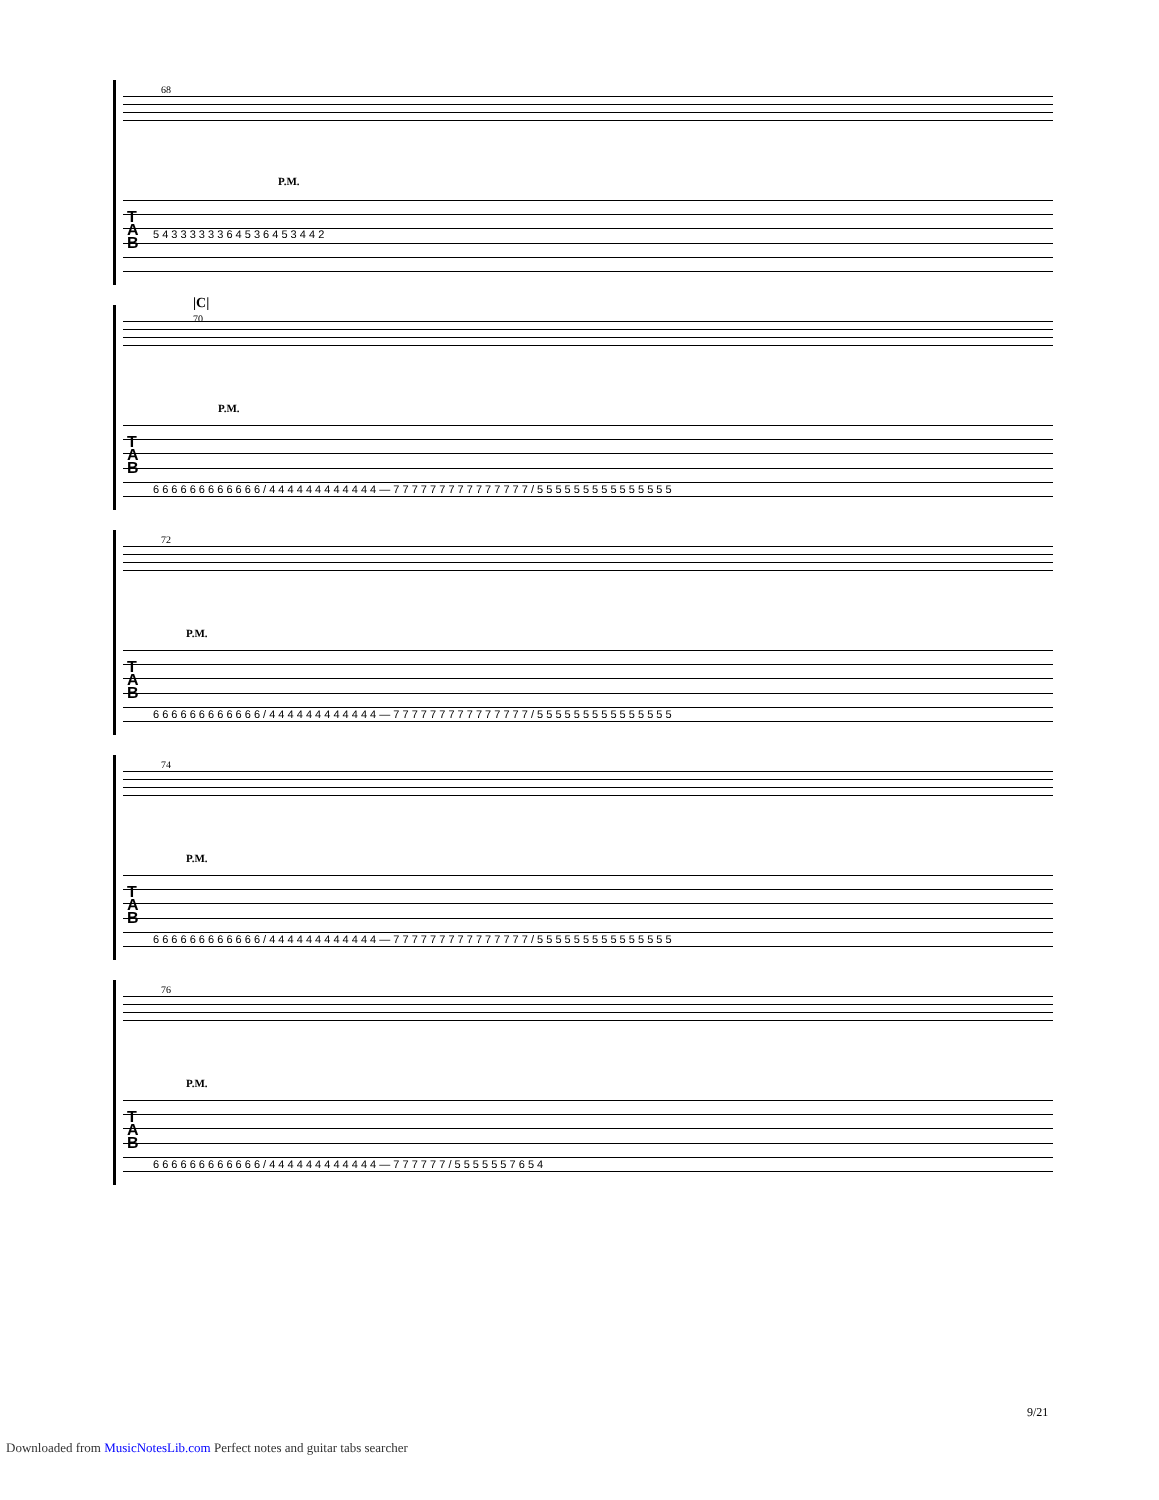68
P.M.
T
A
B
5 4 3 3 3 3 3 3 6 4 5 3 6 4 5 3 4 4 2
|C|
70
P.M.
T
A
B 6 6 6 6 6 6 6 6 6 6 6 6 / 4 4 4 4 4 4 4 4 4 4 4 4 — 7 7 7 7 7 7 7 7 7 7 7 7 7 7 7 / 5 5 5 5 5 5 5 5 5 5 5 5 5 5 5
72
P.M.
T
A
B 6 6 6 6 6 6 6 6 6 6 6 6 / 4 4 4 4 4 4 4 4 4 4 4 4 — 7 7 7 7 7 7 7 7 7 7 7 7 7 7 7 / 5 5 5 5 5 5 5 5 5 5 5 5 5 5 5
74
P.M.
T
A
B 6 6 6 6 6 6 6 6 6 6 6 6 / 4 4 4 4 4 4 4 4 4 4 4 4 — 7 7 7 7 7 7 7 7 7 7 7 7 7 7 7 / 5 5 5 5 5 5 5 5 5 5 5 5 5 5 5
76
P.M.
T
A
B 6 6 6 6 6 6 6 6 6 6 6 6 / 4 4 4 4 4 4 4 4 4 4 4 4 — 7 7 7 7 7 7 / 5 5 5 5 5 5 7 6 5 4
9/21
Downloaded from MusicNotesLib.com Perfect notes and guitar tabs searcher